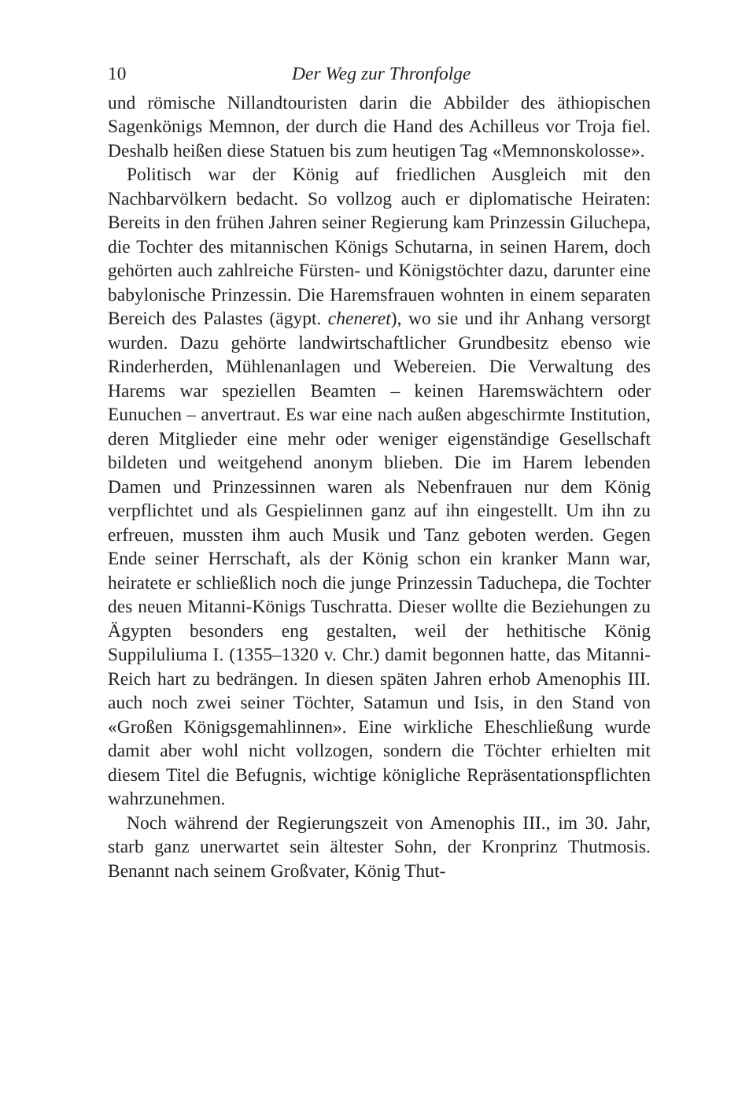10 Der Weg zur Thronfolge
und römische Nillandtouristen darin die Abbilder des äthiopischen Sagenkönigs Memnon, der durch die Hand des Achilleus vor Troja fiel. Deshalb heißen diese Statuen bis zum heutigen Tag «Memnonskolosse».
Politisch war der König auf friedlichen Ausgleich mit den Nachbarvölkern bedacht. So vollzog auch er diplomatische Heiraten: Bereits in den frühen Jahren seiner Regierung kam Prinzessin Giluchepa, die Tochter des mitannischen Königs Schutarna, in seinen Harem, doch gehörten auch zahlreiche Fürsten- und Königstöchter dazu, darunter eine babylonische Prinzessin. Die Haremsfrauen wohnten in einem separaten Bereich des Palastes (ägypt. cheneret), wo sie und ihr Anhang versorgt wurden. Dazu gehörte landwirtschaftlicher Grundbesitz ebenso wie Rinderherden, Mühlenanlagen und Webereien. Die Verwaltung des Harems war speziellen Beamten – keinen Haremswächtern oder Eunuchen – anvertraut. Es war eine nach außen abgeschirmte Institution, deren Mitglieder eine mehr oder weniger eigenständige Gesellschaft bildeten und weitgehend anonym blieben. Die im Harem lebenden Damen und Prinzessinnen waren als Nebenfrauen nur dem König verpflichtet und als Gespielinnen ganz auf ihn eingestellt. Um ihn zu erfreuen, mussten ihm auch Musik und Tanz geboten werden. Gegen Ende seiner Herrschaft, als der König schon ein kranker Mann war, heiratete er schließlich noch die junge Prinzessin Taduchepa, die Tochter des neuen Mitanni-Königs Tuschratta. Dieser wollte die Beziehungen zu Ägypten besonders eng gestalten, weil der hethitische König Suppiluliuma I. (1355–1320 v. Chr.) damit begonnen hatte, das Mitanni-Reich hart zu bedrängen. In diesen späten Jahren erhob Amenophis III. auch noch zwei seiner Töchter, Satamun und Isis, in den Stand von «Großen Königsgemahlinnen». Eine wirkliche Eheschließung wurde damit aber wohl nicht vollzogen, sondern die Töchter erhielten mit diesem Titel die Befugnis, wichtige königliche Repräsentationspflichten wahrzunehmen.
Noch während der Regierungszeit von Amenophis III., im 30. Jahr, starb ganz unerwartet sein ältester Sohn, der Kronprinz Thutmosis. Benannt nach seinem Großvater, König Thut-